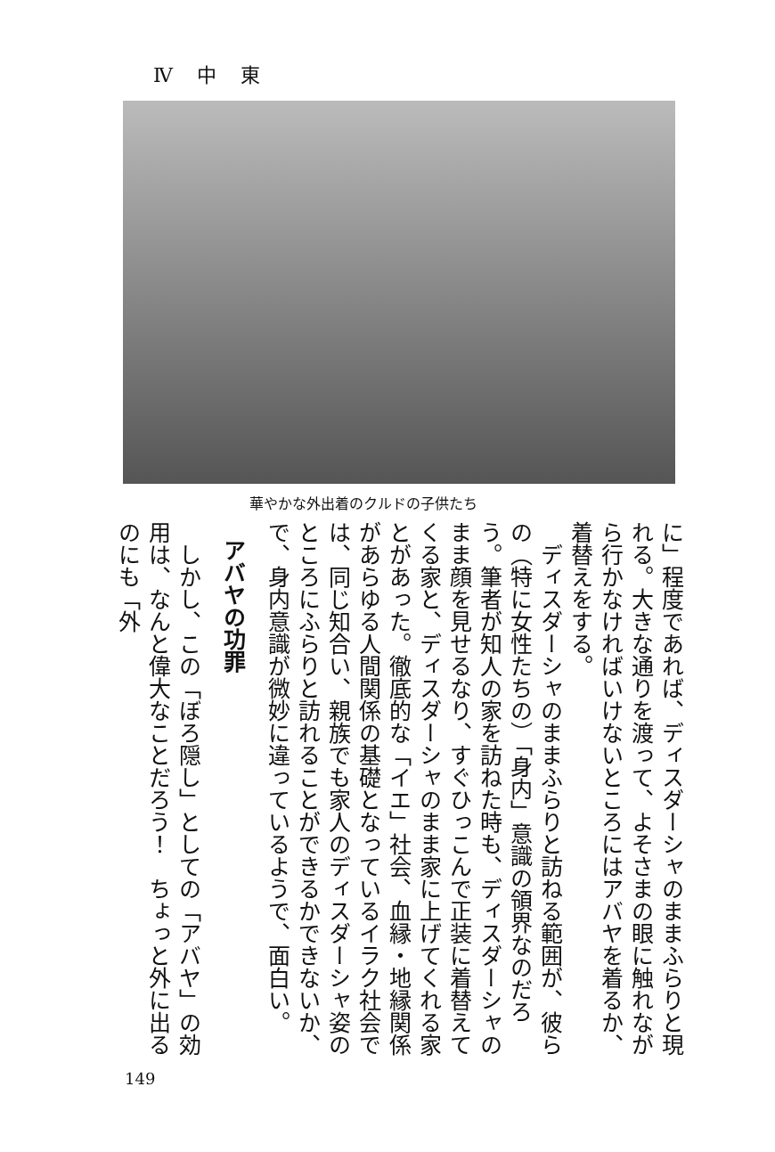Ⅳ 中 東
華やかな外出着のクルドの子供たち
に」程度であれば、ディスダーシャのままふらりと現れる。大きな通りを渡って、よそさまの眼に触れながら行かなければいけないところにはアバヤを着るか、着替えをする。
　ディスダーシャのままふらりと訪ねる範囲が、彼らの（特に女性たちの）「身内」意識の領界なのだろう。筆者が知人の家を訪ねた時も、ディスダーシャのまま顔を見せるなり、すぐひっこんで正装に着替えてくる家と、ディスダーシャのまま家に上げてくれる家とがあった。徹底的な「イエ」社会、血縁・地縁関係があらゆる人間関係の基礎となっているイラク社会では、同じ知合い、親族でも家人のディスダーシャ姿のところにふらりと訪れることができるかできないか、で、身内意識が微妙に違っているようで、面白い。
アバヤの功罪
　しかし、この「ぼろ隠し」としての「アバヤ」の効用は、なんと偉大なことだろう！　ちょっと外に出るのにも「外
149